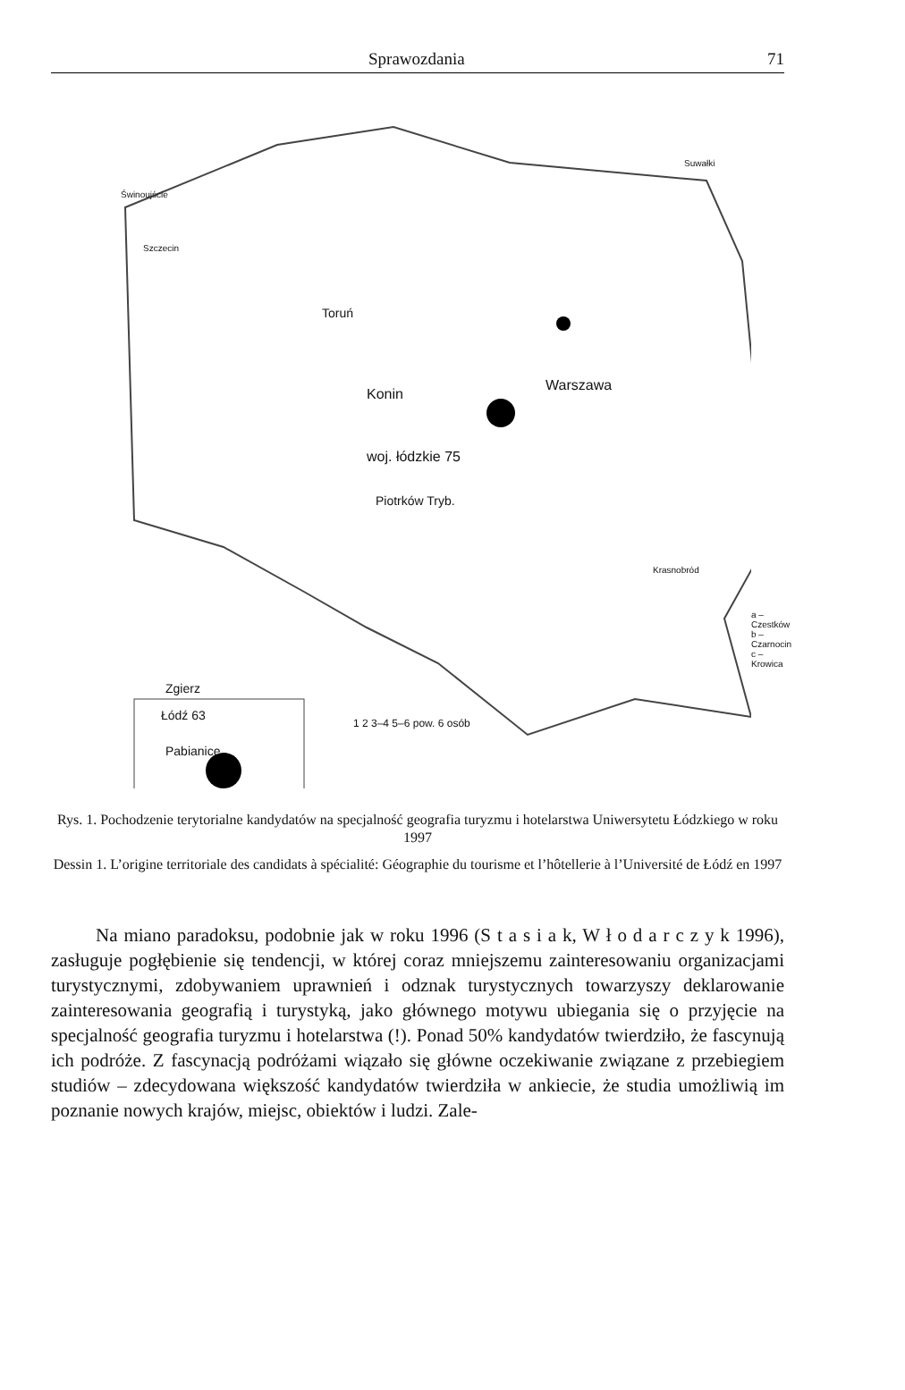Sprawozdania 71
Suwałki
Świnoujście
Szczecin
Toruń
Konin
Warszawa
woj. łódzkie 75
Piotrków Tryb.
Krasnobród
a – Czestków
b – Czarnocin
c – Krowica
Zgierz
Łódź 63
Pabianice
1 2 3–4 5–6 pow. 6 osób
Rys. 1. Pochodzenie terytorialne kandydatów na specjalność geografia turyzmu i hotelarstwa Uniwersytetu Łódzkiego w roku 1997
Dessin 1. L’origine territoriale des candidats à spécialité: Géographie du tourisme et l’hôtellerie à l’Université de Łódź en 1997
Na miano paradoksu, podobnie jak w roku 1996 (S t a s i a k, W ł o d a r c z y k 1996), zasługuje pogłębienie się tendencji, w której coraz mniejszemu zainteresowaniu organizacjami turystycznymi, zdobywaniem uprawnień i odznak turystycznych towarzyszy deklarowanie zainteresowania geografią i turystyką, jako głównego motywu ubiegania się o przyjęcie na specjalność geografia turyzmu i hotelarstwa (!). Ponad 50% kandydatów twierdziło, że fascynują ich podróże. Z fascynacją podróżami wiązało się główne oczekiwanie związane z przebiegiem studiów – zdecydowana większość kandydatów twierdziła w ankiecie, że studia umożliwią im poznanie nowych krajów, miejsc, obiektów i ludzi. Zale-